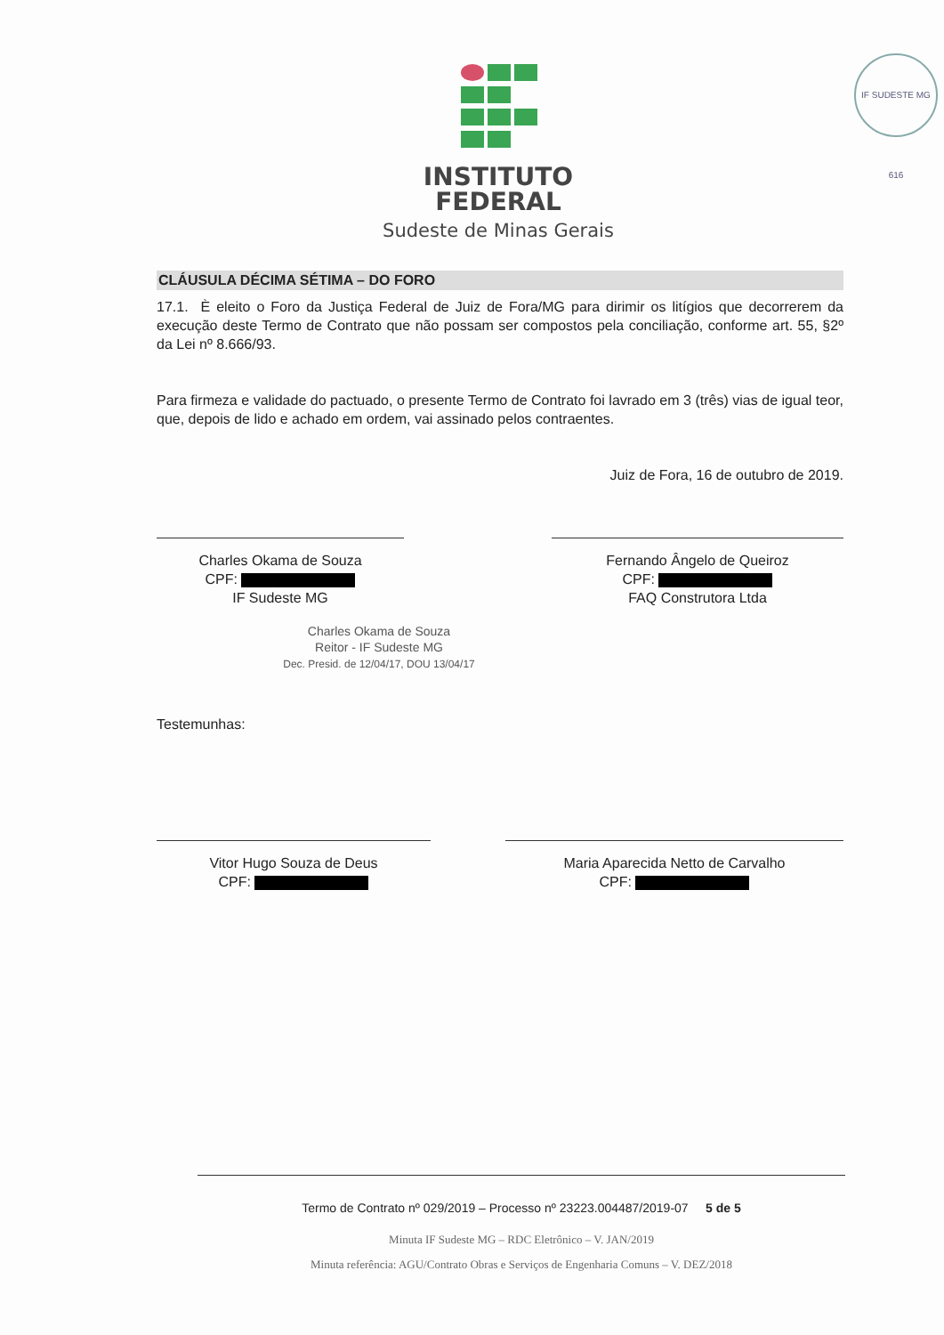IF SUDESTE MG 616
INSTITUTO
FEDERAL
Sudeste de Minas Gerais
CLÁUSULA DÉCIMA SÉTIMA – DO FORO
17.1. È eleito o Foro da Justiça Federal de Juiz de Fora/MG para dirimir os litígios que decorrerem da execução deste Termo de Contrato que não possam ser compostos pela conciliação, conforme art. 55, §2º da Lei nº 8.666/93.
Para firmeza e validade do pactuado, o presente Termo de Contrato foi lavrado em 3 (três) vias de igual teor, que, depois de lido e achado em ordem, vai assinado pelos contraentes.
Juiz de Fora, 16 de outubro de 2019.
Charles Okama de Souza
CPF:
IF Sudeste MG
Fernando Ângelo de Queiroz
CPF:
FAQ Construtora Ltda
Charles Okama de Souza
Reitor - IF Sudeste MG
Dec. Presid. de 12/04/17, DOU 13/04/17
Testemunhas:
Vitor Hugo Souza de Deus
CPF:
Maria Aparecida Netto de Carvalho
CPF:
Termo de Contrato nº 029/2019 – Processo nº 23223.004487/2019-07 5 de 5
Minuta IF Sudeste MG – RDC Eletrônico – V. JAN/2019
Minuta referência: AGU/Contrato Obras e Serviços de Engenharia Comuns – V. DEZ/2018